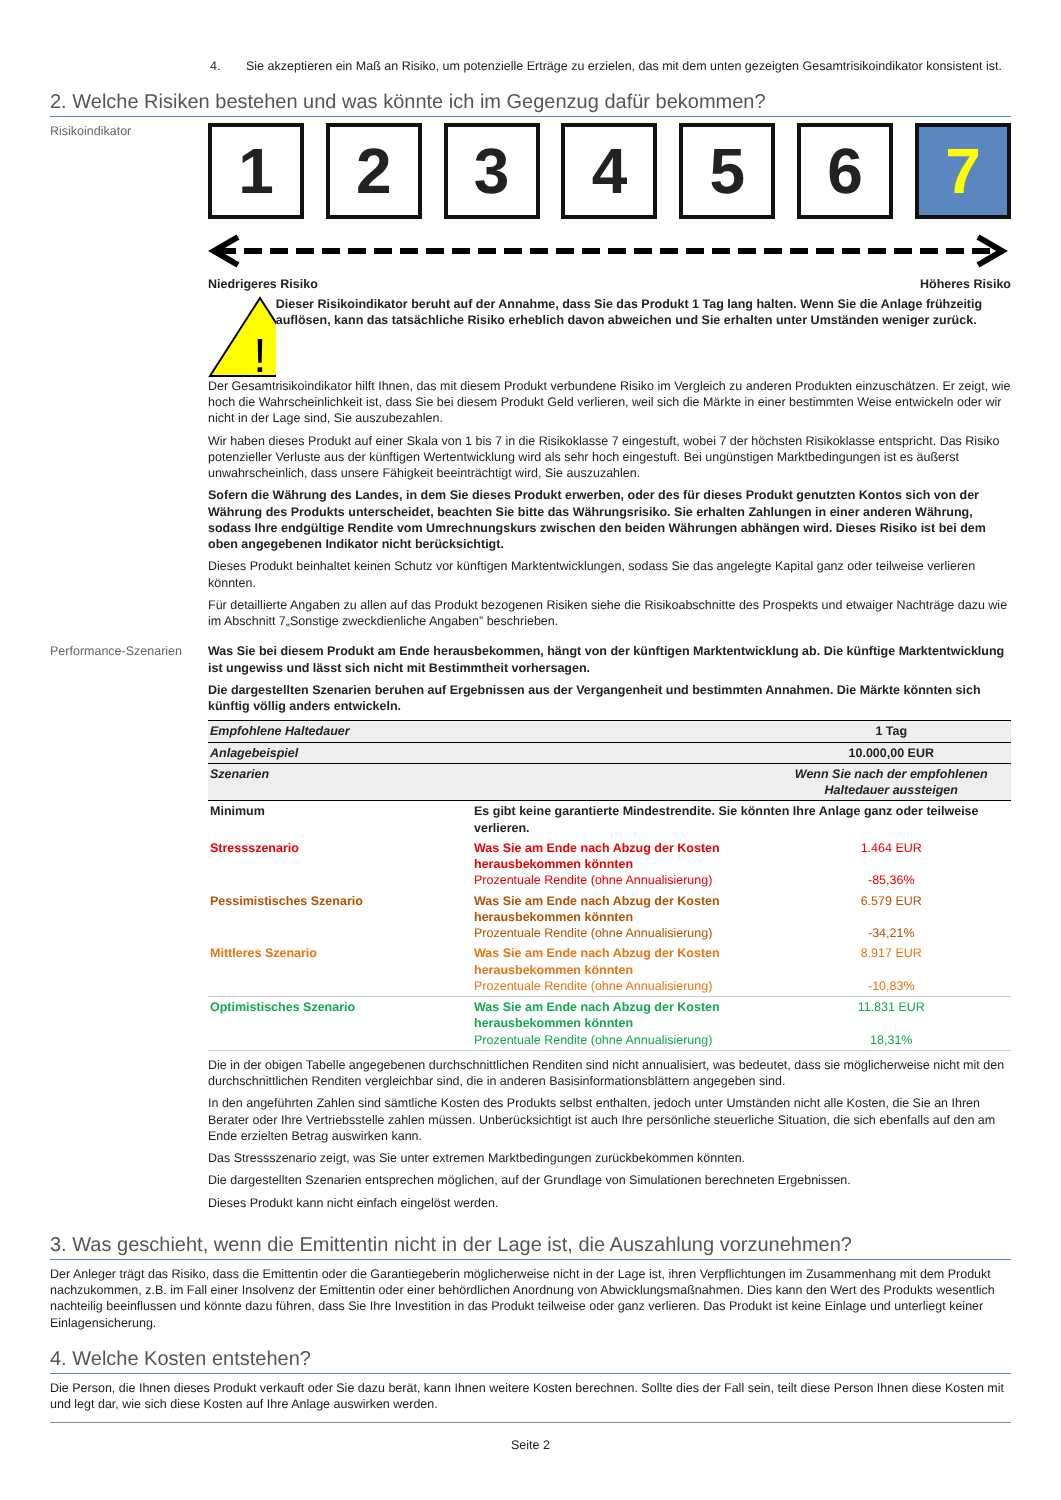4. Sie akzeptieren ein Maß an Risiko, um potenzielle Erträge zu erzielen, das mit dem unten gezeigten Gesamtrisikoindikator konsistent ist.
2. Welche Risiken bestehen und was könnte ich im Gegenzug dafür bekommen?
Risikoindikator
1 2 3 4 5 6 7
Niedrigeres Risiko Höheres Risiko
!
Dieser Risikoindikator beruht auf der Annahme, dass Sie das Produkt 1 Tag lang halten. Wenn Sie die Anlage frühzeitig auflösen, kann das tatsächliche Risiko erheblich davon abweichen und Sie erhalten unter Umständen weniger zurück.
Der Gesamtrisikoindikator hilft Ihnen, das mit diesem Produkt verbundene Risiko im Vergleich zu anderen Produkten einzuschätzen. Er zeigt, wie hoch die Wahrscheinlichkeit ist, dass Sie bei diesem Produkt Geld verlieren, weil sich die Märkte in einer bestimmten Weise entwickeln oder wir nicht in der Lage sind, Sie auszubezahlen.
Wir haben dieses Produkt auf einer Skala von 1 bis 7 in die Risikoklasse 7 eingestuft, wobei 7 der höchsten Risikoklasse entspricht. Das Risiko potenzieller Verluste aus der künftigen Wertentwicklung wird als sehr hoch eingestuft. Bei ungünstigen Marktbedingungen ist es äußerst unwahrscheinlich, dass unsere Fähigkeit beeinträchtigt wird, Sie auszuzahlen.
Sofern die Währung des Landes, in dem Sie dieses Produkt erwerben, oder des für dieses Produkt genutzten Kontos sich von der Währung des Produkts unterscheidet, beachten Sie bitte das Währungsrisiko. Sie erhalten Zahlungen in einer anderen Währung, sodass Ihre endgültige Rendite vom Umrechnungskurs zwischen den beiden Währungen abhängen wird. Dieses Risiko ist bei dem oben angegebenen Indikator nicht berücksichtigt.
Dieses Produkt beinhaltet keinen Schutz vor künftigen Marktentwicklungen, sodass Sie das angelegte Kapital ganz oder teilweise verlieren könnten.
Für detaillierte Angaben zu allen auf das Produkt bezogenen Risiken siehe die Risikoabschnitte des Prospekts und etwaiger Nachträge dazu wie im Abschnitt 7„Sonstige zweckdienliche Angaben” beschrieben.
Performance-Szenarien Was Sie bei diesem Produkt am Ende herausbekommen, hängt von der künftigen Marktentwicklung ab. Die künftige Marktentwicklung ist ungewiss und lässt sich nicht mit Bestimmtheit vorhersagen.
Die dargestellten Szenarien beruhen auf Ergebnissen aus der Vergangenheit und bestimmten Annahmen. Die Märkte könnten sich künftig völlig anders entwickeln.
| Empfohlene Haltedauer | | 1 Tag |
| Anlagebeispiel | | 10.000,00 EUR |
| Szenarien | | Wenn Sie nach der empfohlenen Haltedauer aussteigen |
| Minimum | Es gibt keine garantierte Mindestrendite. Sie könnten Ihre Anlage ganz oder teilweise verlieren. | |
| Stressszenario | Was Sie am Ende nach Abzug der Kosten herausbekommen könnten Prozentuale Rendite (ohne Annualisierung) | 1.464 EUR -85,36% |
| Pessimistisches Szenario | Was Sie am Ende nach Abzug der Kosten herausbekommen könnten Prozentuale Rendite (ohne Annualisierung) | 6.579 EUR -34,21% |
| Mittleres Szenario | Was Sie am Ende nach Abzug der Kosten herausbekommen könnten Prozentuale Rendite (ohne Annualisierung) | 8.917 EUR -10,83% |
| Optimistisches Szenario | Was Sie am Ende nach Abzug der Kosten herausbekommen könnten Prozentuale Rendite (ohne Annualisierung) | 11.831 EUR 18,31% |
Die in der obigen Tabelle angegebenen durchschnittlichen Renditen sind nicht annualisiert, was bedeutet, dass sie möglicherweise nicht mit den durchschnittlichen Renditen vergleichbar sind, die in anderen Basisinformationsblättern angegeben sind.
In den angeführten Zahlen sind sämtliche Kosten des Produkts selbst enthalten, jedoch unter Umständen nicht alle Kosten, die Sie an Ihren Berater oder Ihre Vertriebsstelle zahlen müssen. Unberücksichtigt ist auch Ihre persönliche steuerliche Situation, die sich ebenfalls auf den am Ende erzielten Betrag auswirken kann.
Das Stressszenario zeigt, was Sie unter extremen Marktbedingungen zurückbekommen könnten.
Die dargestellten Szenarien entsprechen möglichen, auf der Grundlage von Simulationen berechneten Ergebnissen.
Dieses Produkt kann nicht einfach eingelöst werden.
3. Was geschieht, wenn die Emittentin nicht in der Lage ist, die Auszahlung vorzunehmen?
Der Anleger trägt das Risiko, dass die Emittentin oder die Garantiegeberin möglicherweise nicht in der Lage ist, ihren Verpflichtungen im Zusammenhang mit dem Produkt nachzukommen, z.B. im Fall einer Insolvenz der Emittentin oder einer behördlichen Anordnung von Abwicklungsmaßnahmen. Dies kann den Wert des Produkts wesentlich nachteilig beeinflussen und könnte dazu führen, dass Sie Ihre Investition in das Produkt teilweise oder ganz verlieren. Das Produkt ist keine Einlage und unterliegt keiner Einlagensicherung.
4. Welche Kosten entstehen?
Die Person, die Ihnen dieses Produkt verkauft oder Sie dazu berät, kann Ihnen weitere Kosten berechnen. Sollte dies der Fall sein, teilt diese Person Ihnen diese Kosten mit und legt dar, wie sich diese Kosten auf Ihre Anlage auswirken werden.
Seite 2